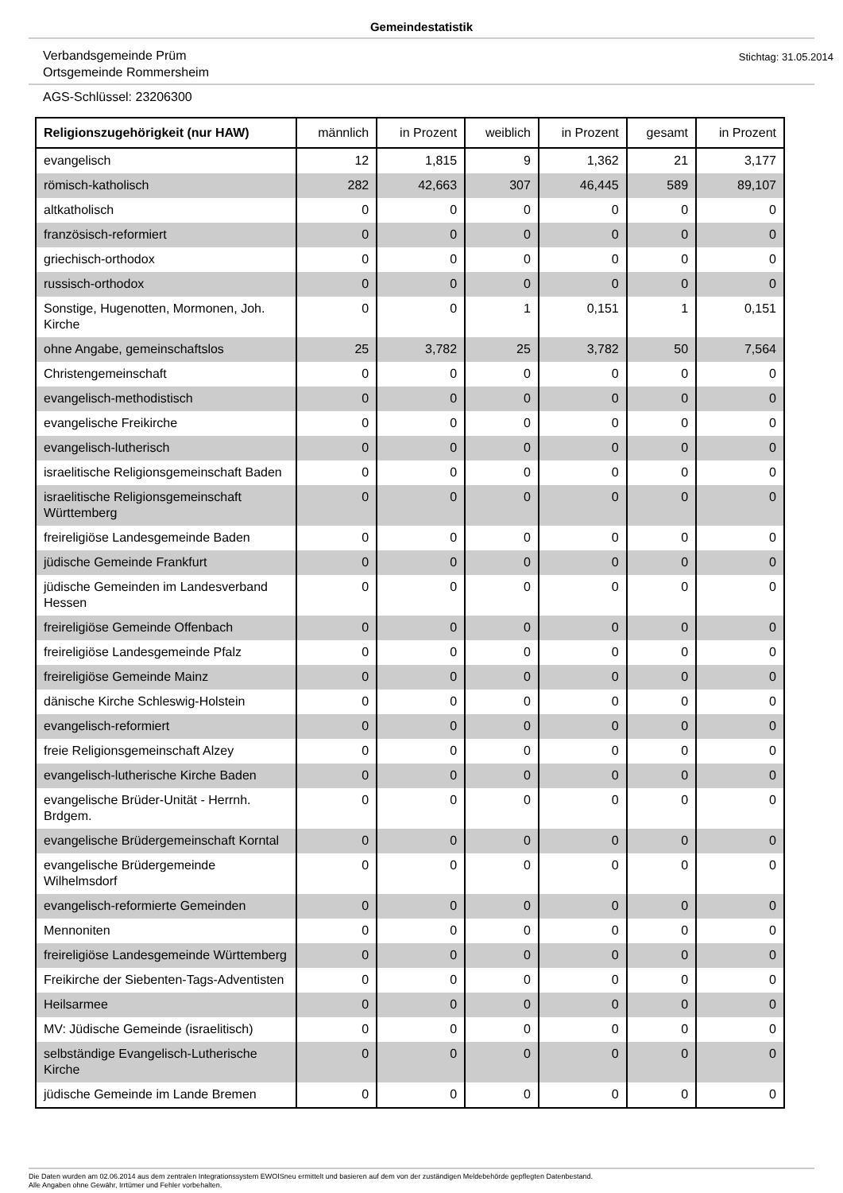Gemeindestatistik
Verbandsgemeinde Prüm
Ortsgemeinde Rommersheim
Stichtag: 31.05.2014
AGS-Schlüssel: 23206300
| Religionszugehörigkeit (nur HAW) | männlich | in Prozent | weiblich | in Prozent | gesamt | in Prozent |
| --- | --- | --- | --- | --- | --- | --- |
| evangelisch | 12 | 1,815 | 9 | 1,362 | 21 | 3,177 |
| römisch-katholisch | 282 | 42,663 | 307 | 46,445 | 589 | 89,107 |
| altkatholisch | 0 | 0 | 0 | 0 | 0 | 0 |
| französisch-reformiert | 0 | 0 | 0 | 0 | 0 | 0 |
| griechisch-orthodox | 0 | 0 | 0 | 0 | 0 | 0 |
| russisch-orthodox | 0 | 0 | 0 | 0 | 0 | 0 |
| Sonstige, Hugenotten, Mormonen, Joh. Kirche | 0 | 0 | 1 | 0,151 | 1 | 0,151 |
| ohne Angabe, gemeinschaftslos | 25 | 3,782 | 25 | 3,782 | 50 | 7,564 |
| Christengemeinschaft | 0 | 0 | 0 | 0 | 0 | 0 |
| evangelisch-methodistisch | 0 | 0 | 0 | 0 | 0 | 0 |
| evangelische Freikirche | 0 | 0 | 0 | 0 | 0 | 0 |
| evangelisch-lutherisch | 0 | 0 | 0 | 0 | 0 | 0 |
| israelitische Religionsgemeinschaft Baden | 0 | 0 | 0 | 0 | 0 | 0 |
| israelitische Religionsgemeinschaft Württemberg | 0 | 0 | 0 | 0 | 0 | 0 |
| freireligiöse Landesgemeinde Baden | 0 | 0 | 0 | 0 | 0 | 0 |
| jüdische Gemeinde Frankfurt | 0 | 0 | 0 | 0 | 0 | 0 |
| jüdische Gemeinden im Landesverband Hessen | 0 | 0 | 0 | 0 | 0 | 0 |
| freireligiöse Gemeinde Offenbach | 0 | 0 | 0 | 0 | 0 | 0 |
| freireligiöse Landesgemeinde Pfalz | 0 | 0 | 0 | 0 | 0 | 0 |
| freireligiöse Gemeinde Mainz | 0 | 0 | 0 | 0 | 0 | 0 |
| dänische Kirche Schleswig-Holstein | 0 | 0 | 0 | 0 | 0 | 0 |
| evangelisch-reformiert | 0 | 0 | 0 | 0 | 0 | 0 |
| freie Religionsgemeinschaft Alzey | 0 | 0 | 0 | 0 | 0 | 0 |
| evangelisch-lutherische Kirche Baden | 0 | 0 | 0 | 0 | 0 | 0 |
| evangelische Brüder-Unität - Herrnh. Brdgem. | 0 | 0 | 0 | 0 | 0 | 0 |
| evangelische Brüdergemeinschaft Korntal | 0 | 0 | 0 | 0 | 0 | 0 |
| evangelische Brüdergemeinde Wilhelmsdorf | 0 | 0 | 0 | 0 | 0 | 0 |
| evangelisch-reformierte Gemeinden | 0 | 0 | 0 | 0 | 0 | 0 |
| Mennoniten | 0 | 0 | 0 | 0 | 0 | 0 |
| freireligiöse Landesgemeinde Württemberg | 0 | 0 | 0 | 0 | 0 | 0 |
| Freikirche der Siebenten-Tags-Adventisten | 0 | 0 | 0 | 0 | 0 | 0 |
| Heilsarmee | 0 | 0 | 0 | 0 | 0 | 0 |
| MV: Jüdische Gemeinde (israelitisch) | 0 | 0 | 0 | 0 | 0 | 0 |
| selbständige Evangelisch-Lutherische Kirche | 0 | 0 | 0 | 0 | 0 | 0 |
| jüdische Gemeinde im Lande Bremen | 0 | 0 | 0 | 0 | 0 | 0 |
Die Daten wurden am 02.06.2014 aus dem zentralen Integrationssystem EWOISneu ermittelt und basieren auf dem von der zuständigen Meldebehörde gepflegten Datenbestand.
Alle Angaben ohne Gewähr, Irrtümer und Fehler vorbehalten.